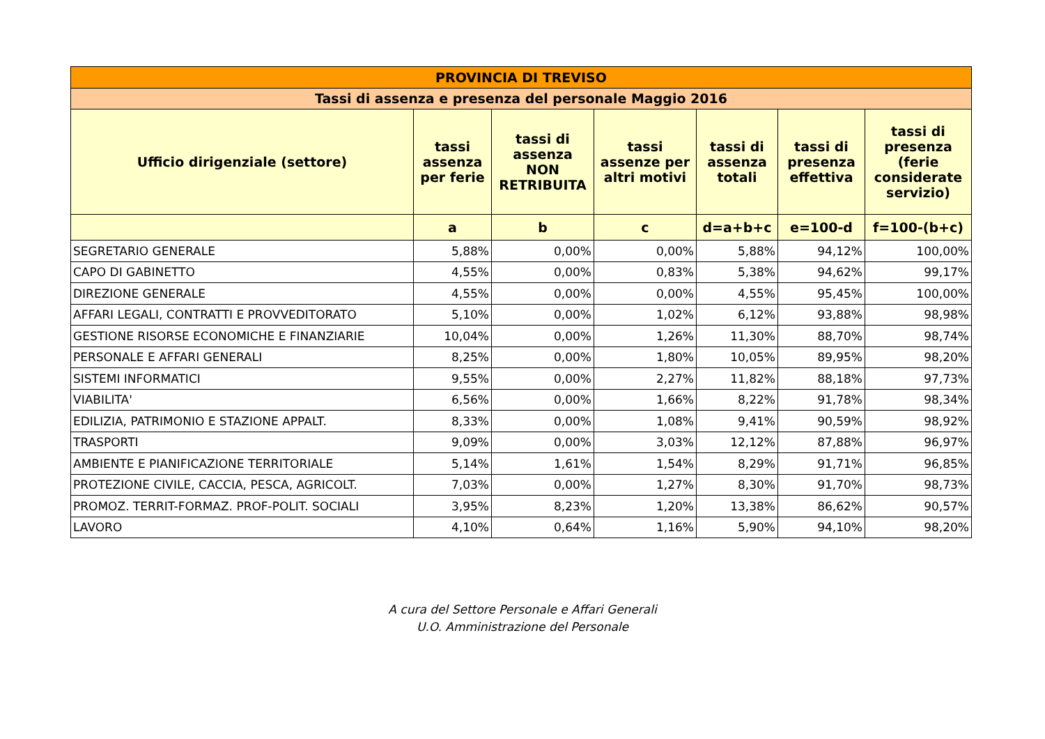| PROVINCIA DI TREVISO | | | | | | |
| Tassi di assenza e presenza del personale Maggio 2016 | | | | | | |
| Ufficio dirigenziale (settore) | tassi assenza per ferie | tassi di assenza NON RETRIBUITA | tassi assenze per altri motivi | tassi di assenza totali | tassi di presenza effettiva | tassi di presenza (ferie considerate servizio) |
| | a | b | c | d=a+b+c | e=100-d | f=100-(b+c) |
| SEGRETARIO GENERALE | 5,88% | 0,00% | 0,00% | 5,88% | 94,12% | 100,00% |
| CAPO DI GABINETTO | 4,55% | 0,00% | 0,83% | 5,38% | 94,62% | 99,17% |
| DIREZIONE GENERALE | 4,55% | 0,00% | 0,00% | 4,55% | 95,45% | 100,00% |
| AFFARI LEGALI, CONTRATTI E PROVVEDITORATO | 5,10% | 0,00% | 1,02% | 6,12% | 93,88% | 98,98% |
| GESTIONE RISORSE ECONOMICHE E FINANZIARIE | 10,04% | 0,00% | 1,26% | 11,30% | 88,70% | 98,74% |
| PERSONALE E AFFARI GENERALI | 8,25% | 0,00% | 1,80% | 10,05% | 89,95% | 98,20% |
| SISTEMI INFORMATICI | 9,55% | 0,00% | 2,27% | 11,82% | 88,18% | 97,73% |
| VIABILITA' | 6,56% | 0,00% | 1,66% | 8,22% | 91,78% | 98,34% |
| EDILIZIA, PATRIMONIO E STAZIONE APPALT. | 8,33% | 0,00% | 1,08% | 9,41% | 90,59% | 98,92% |
| TRASPORTI | 9,09% | 0,00% | 3,03% | 12,12% | 87,88% | 96,97% |
| AMBIENTE E PIANIFICAZIONE TERRITORIALE | 5,14% | 1,61% | 1,54% | 8,29% | 91,71% | 96,85% |
| PROTEZIONE CIVILE, CACCIA, PESCA, AGRICOLT. | 7,03% | 0,00% | 1,27% | 8,30% | 91,70% | 98,73% |
| PROMOZ. TERRIT-FORMAZ. PROF-POLIT. SOCIALI | 3,95% | 8,23% | 1,20% | 13,38% | 86,62% | 90,57% |
| LAVORO | 4,10% | 0,64% | 1,16% | 5,90% | 94,10% | 98,20% |
A cura del Settore Personale e Affari Generali
U.O. Amministrazione del Personale